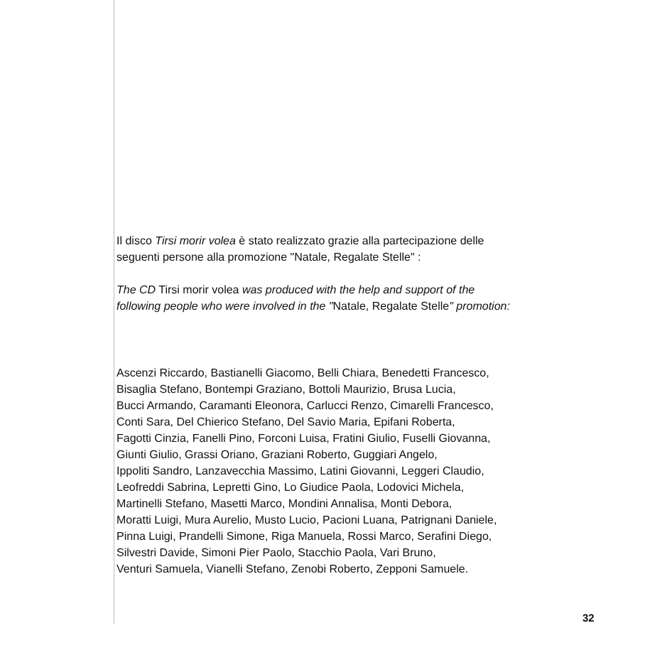Il disco Tirsi morir volea è stato realizzato grazie alla partecipazione delle
seguenti persone alla promozione "Natale, Regalate Stelle" :
The CD Tirsi morir volea was produced with the help and support of the
following people who were involved in the "Natale, Regalate Stelle" promotion:
Ascenzi Riccardo, Bastianelli Giacomo, Belli Chiara, Benedetti Francesco,
Bisaglia Stefano, Bontempi Graziano, Bottoli Maurizio, Brusa Lucia,
Bucci Armando, Caramanti Eleonora, Carlucci Renzo, Cimarelli Francesco,
Conti Sara, Del Chierico Stefano, Del Savio Maria, Epifani Roberta,
Fagotti Cinzia, Fanelli Pino, Forconi Luisa, Fratini Giulio, Fuselli Giovanna,
Giunti Giulio, Grassi Oriano, Graziani Roberto, Guggiari Angelo,
Ippoliti Sandro, Lanzavecchia Massimo, Latini Giovanni, Leggeri Claudio,
Leofreddi Sabrina, Lepretti Gino, Lo Giudice Paola, Lodovici Michela,
Martinelli Stefano, Masetti Marco, Mondini Annalisa, Monti Debora,
Moratti Luigi, Mura Aurelio, Musto Lucio, Pacioni Luana, Patrignani Daniele,
Pinna Luigi, Prandelli Simone, Riga Manuela, Rossi Marco, Serafini Diego,
Silvestri Davide, Simoni Pier Paolo, Stacchio Paola, Vari Bruno,
Venturi Samuela, Vianelli Stefano, Zenobi Roberto, Zepponi Samuele.
32